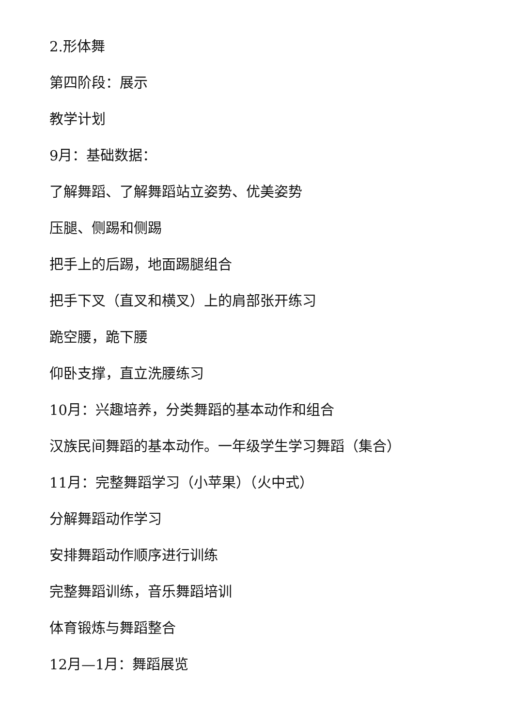2.形体舞
第四阶段：展示
教学计划
9月：基础数据：
了解舞蹈、了解舞蹈站立姿势、优美姿势
压腿、侧踢和侧踢
把手上的后踢，地面踢腿组合
把手下叉（直叉和横叉）上的肩部张开练习
跪空腰，跪下腰
仰卧支撑，直立洗腰练习
10月：兴趣培养，分类舞蹈的基本动作和组合
汉族民间舞蹈的基本动作。一年级学生学习舞蹈（集合）
11月：完整舞蹈学习（小苹果）（火中式）
分解舞蹈动作学习
安排舞蹈动作顺序进行训练
完整舞蹈训练，音乐舞蹈培训
体育锻炼与舞蹈整合
12月—1月：舞蹈展览